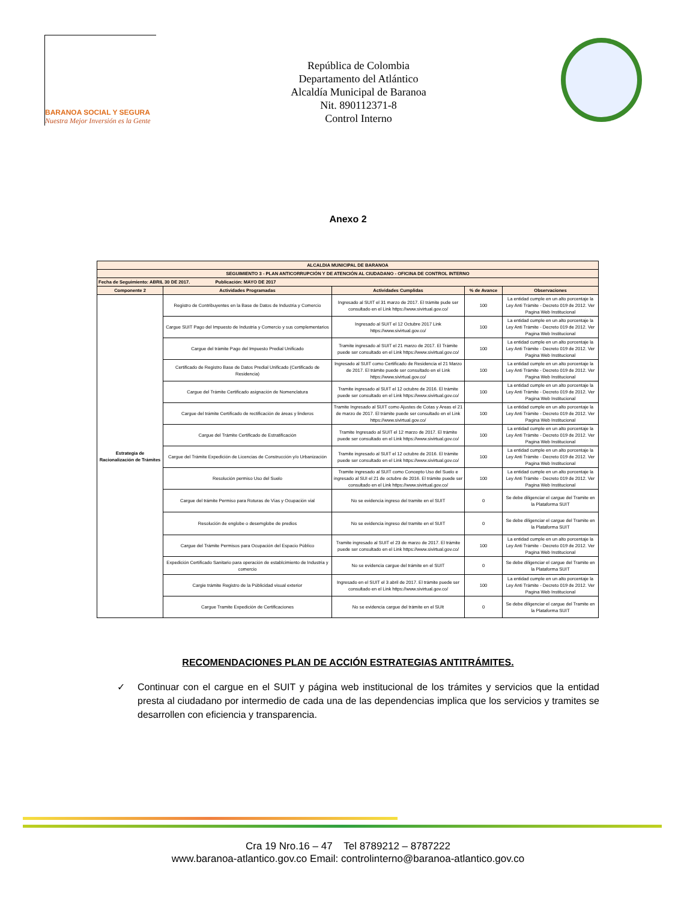BARANOA SOCIAL Y SEGURA
Nuestra Mejor Inversión es la Gente
República de Colombia
Departamento del Atlántico
Alcaldía Municipal de Baranoa
Nit. 890112371-8
Control Interno
Anexo 2
| ALCALDIA MUNICIPAL DE BARANOA | | | | |
| SEGUIMIENTO 3 - PLAN ANTICORRUPCIÓN Y DE ATENCIÓN AL CIUDADANO - OFICINA DE CONTROL INTERNO | | | | |
| Fecha de Seguimiento: ABRIL 30 DE 2017. Publicación: MAYO DE 2017 | | | | |
| Componente 2 | Actividades Programadas | Actividades Cumplidas | % de Avance | Observaciones |
| Estrategia de Racionalización de Trámites | Registro de Contribuyentes en la Base de Datos de Industria y Comercio | Ingresado al SUIT el 31 marzo de 2017. El trámite pude ser consultado en el Link https://www.sivirtual.gov.co/ | 100 | La entidad cumple en un alto porcentaje la Ley Anti Trámite - Decreto 019 de 2012. Ver Pagina Web Institucional |
| | Cargue SUIT Pago del Impuesto de Industria y Comercio y sus complementarios | Ingresado al SUIT el 12 Octubre 2017 Link https://www.sivirtual.gov.co/ | 100 | La entidad cumple en un alto porcentaje la Ley Anti Trámite - Decreto 019 de 2012. Ver Pagina Web Institucional |
| | Cargue del trámite Pago del Impuesto Predial Unificado | Tramite ingresado al SUIT el 21 marzo de 2017. El Trámite puede ser consultado en el Link https://www.sivirtual.gov.co/ | 100 | La entidad cumple en un alto porcentaje la Ley Anti Trámite - Decreto 019 de 2012. Ver Pagina Web Institucional |
| | Certificado de Registro Base de Datos Predial Unificado (Certificado de Residencia) | Ingresado al SUIT como Certificado de Residencia el 21 Marzo de 2017. El trámite puede ser consultado en el Link https://www.sivirtual.gov.co/ | 100 | La entidad cumple en un alto porcentaje la Ley Anti Trámite - Decreto 019 de 2012. Ver Pagina Web Institucional |
| | Cargue del Trámite Certificado asignación de Nomenclatura | Tramite ingresado al SUIT el 12 octubre de 2016. El trámite puede ser consultado en el Link https://www.sivirtual.gov.co/ | 100 | La entidad cumple en un alto porcentaje la Ley Anti Trámite - Decreto 019 de 2012. Ver Pagina Web Institucional |
| | Cargue del trámite Certificado de rectificación de áreas y linderos | Tramite Ingresado al SUIT como Ajustes de Cotas y Areas el 21 de marzo de 2017. El trámite puede ser consultado en el Link https://www.sivirtual.gov.co/ | 100 | La entidad cumple en un alto porcentaje la Ley Anti Trámite - Decreto 019 de 2012. Ver Pagina Web Institucional |
| | Cargue del Trámite Certificado de Estratificación | Tramite Ingresado al SUIT el 12 marzo de 2017. El trámite puede ser consultado en el Link https://www.sivirtual.gov.co/ | 100 | La entidad cumple en un alto porcentaje la Ley Anti Trámite - Decreto 019 de 2012. Ver Pagina Web Institucional |
| | Cargue del Trámite Expedición de Licencias de Construcción y/o Urbanización | Tramite ingresado al SUIT el 12 octubre de 2016. El trámite puede ser consultado en el Link https://www.sivirtual.gov.co/ | 100 | La entidad cumple en un alto porcentaje la Ley Anti Trámite - Decreto 019 de 2012. Ver Pagina Web Institucional |
| | Resolución permiso Uso del Suelo | Tramite ingresado al SUIT como Concepto Uso del Suelo e ingresado al SUI el 21 de octubre de 2016. El trámite puede ser consultado en el Link https://www.sivirtual.gov.co/ | 100 | La entidad cumple en un alto porcentaje la Ley Anti Trámite - Decreto 019 de 2012. Ver Pagina Web Institucional |
| | Cargue del trámite Permiso para Roturas de Vías y Ocupación vial | No se evidencia ingreso del tramite en el SUIT | 0 | Se debe diligenciar el cargue del Tramite en la Plataforma SUIT |
| | Resolución de englobe o desemglobe de predios | No se evidencia ingreso del tramite en el SUIT | 0 | Se debe diligenciar el cargue del Tramite en la Plataforma SUIT |
| | Cargue del Trámite Permisos para Ocupación del Espacio Público | Tramite ingresado al SUIT el 23 de marzo de 2017. El trámite puede ser consultado en el Link https://www.sivirtual.gov.co/ | 100 | La entidad cumple en un alto porcentaje la Ley Anti Trámite - Decreto 019 de 2012. Ver Pagina Web Institucional |
| | Expedición Certificado Sanitario para operación de establcimiento de Industria y comercio | No se evidencia cargue del trámite en el SUIT | 0 | Se debe diligenciar el cargue del Tramite en la Plataforma SUIT |
| | Cargie trámite Registro de la Públicidad visual exterior | Ingresado en el SUIT el 3 abril de 2017. El trámite puede ser consultado en el Link https://www.sivirtual.gov.co/ | 100 | La entidad cumple en un alto porcentaje la Ley Anti Trámite - Decreto 019 de 2012. Ver Pagina Web Institucional |
| | Cargue Tramite Expedición de Certificaciones | No se evidencia cargue del trámite en el SUIt | 0 | Se debe diligenciar el cargue del Tramite en la Plataforma SUIT |
RECOMENDACIONES PLAN DE ACCIÓN ESTRATEGIAS ANTITRÁMITES.
✓ Continuar con el cargue en el SUIT y página web institucional de los trámites y servicios que la entidad presta al ciudadano por intermedio de cada una de las dependencias implica que los servicios y tramites se desarrollen con eficiencia y transparencia.
Cra 19 Nro.16 – 47 Tel 8789212 – 8787222
www.baranoa-atlantico.gov.co Email: controlinterno@baranoa-atlantico.gov.co